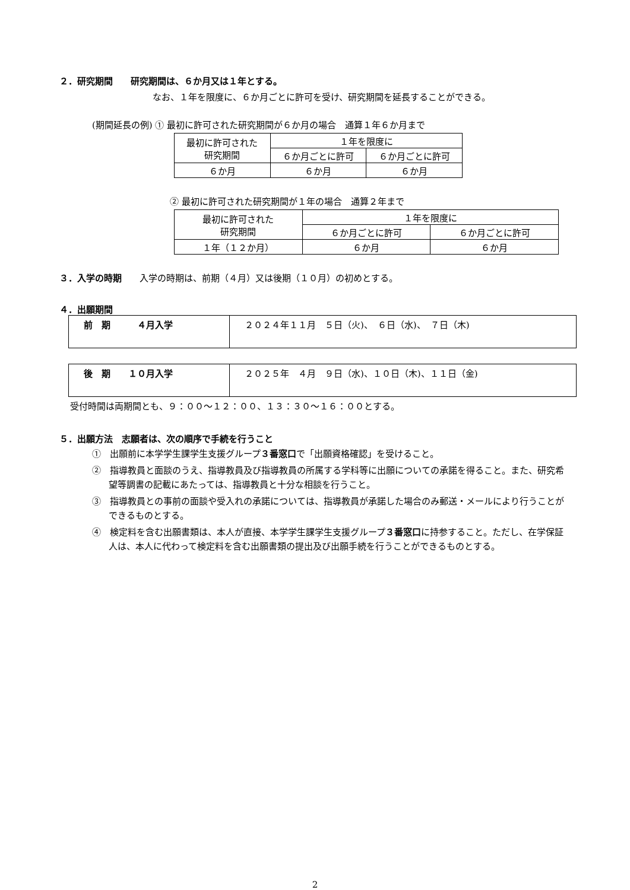２．研究期間　　研究期間は、６か月又は１年とする。
なお、１年を限度に、６か月ごとに許可を受け、研究期間を延長することができる。
(期間延長の例) ① 最初に許可された研究期間が６か月の場合　通算１年６か月まで
| 最初に許可された 研究期間 | １年を限度に | |
| | ６か月ごとに許可 | ６か月ごとに許可 |
| ６か月 | ６か月 | ６か月 |
② 最初に許可された研究期間が１年の場合　通算２年まで
| 最初に許可された 研究期間 | １年を限度に | |
| | ６か月ごとに許可 | ６か月ごとに許可 |
| １年（１２か月） | ６か月 | ６か月 |
３．入学の時期　　入学の時期は、前期（４月）又は後期（１０月）の初めとする。
４．出願期間
| 前 期 ４月入学 | ２０２４年１１月 ５日（火)、 ６日（水)、 ７日（木) |
| 後 期 １０月入学 | ２０２５年 ４月 ９日（水)、１０日（木)、１１日（金) |
受付時間は両期間とも、９：００～１２：００、１３：３０～１６：００とする。
５．出願方法　志願者は、次の順序で手続を行うこと
①　出願前に本学学生課学生支援グループ３番窓口で「出願資格確認」を受けること。
②　指導教員と面談のうえ、指導教員及び指導教員の所属する学科等に出願についての承諾を得ること。また、研究希望等調書の記載にあたっては、指導教員と十分な相談を行うこと。
③　指導教員との事前の面談や受入れの承諾については、指導教員が承諾した場合のみ郵送・メールにより行うことができるものとする。
④　検定料を含む出願書類は、本人が直接、本学学生課学生支援グループ３番窓口に持参すること。ただし、在学保証人は、本人に代わって検定料を含む出願書類の提出及び出願手続を行うことができるものとする。
2